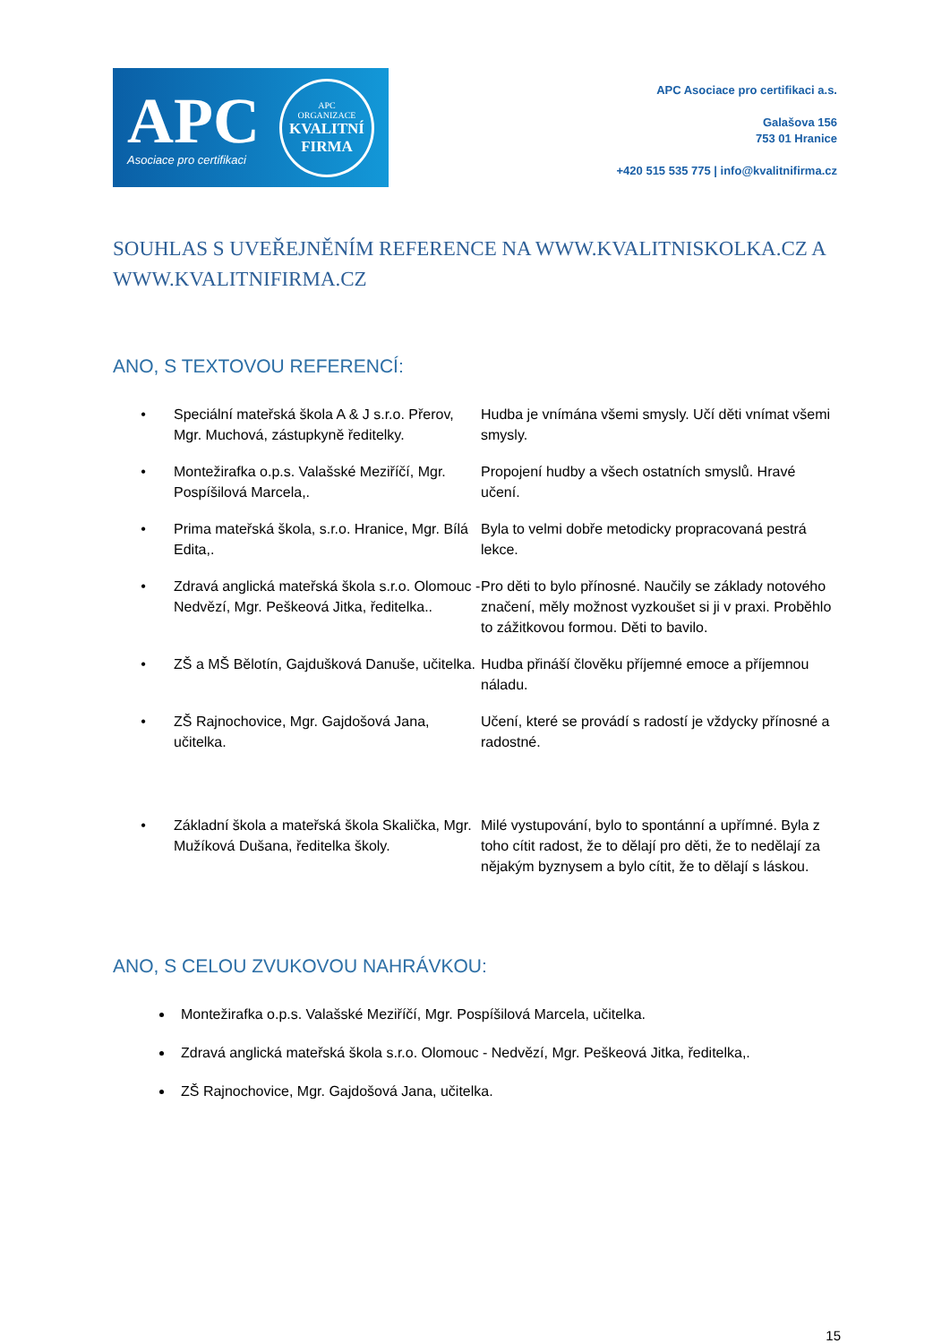APC
Asociace pro certifikaci
APC
ORGANIZACE
KVALITNÍ
FIRMA
APC Asociace pro certifikaci a.s.
Galašova 156
753 01 Hranice
+420 515 535 775 | info@kvalitnifirma.cz
SOUHLAS S UVEŘEJNĚNÍM REFERENCE NA WWW.KVALITNISKOLKA.CZ A WWW.KVALITNIFIRMA.CZ
ANO, S TEXTOVOU REFERENCÍ:
| • | Speciální mateřská škola A & J s.r.o. Přerov, Mgr. Muchová, zástupkyně ředitelky. | Hudba je vnímána všemi smysly. Učí děti vnímat všemi smysly. |
| • | Montežirafka o.p.s. Valašské Meziříčí, Mgr. Pospíšilová Marcela,. | Propojení hudby a všech ostatních smyslů. Hravé učení. |
| • | Prima mateřská škola, s.r.o. Hranice, Mgr. Bílá Edita,. | Byla to velmi dobře metodicky propracovaná pestrá lekce. |
| • | Zdravá anglická mateřská škola s.r.o. Olomouc - Nedvězí, Mgr. Peškeová Jitka, ředitelka.. | Pro děti to bylo přínosné. Naučily se základy notového značení, měly možnost vyzkoušet si ji v praxi. Proběhlo to zážitkovou formou. Děti to bavilo. |
| • | ZŠ a MŠ Bělotín, Gajdušková Danuše, učitelka. | Hudba přináší člověku příjemné emoce a příjemnou náladu. |
| • | ZŠ Rajnochovice, Mgr. Gajdošová Jana, učitelka. | Učení, které se provádí s radostí je vždycky přínosné a radostné. |
| • | Základní škola a mateřská škola Skalička, Mgr. Mužíková Dušana, ředitelka školy. | Milé vystupování, bylo to spontánní a upřímné. Byla z toho cítit radost, že to dělají pro děti, že to nedělají za nějakým byznysem a bylo cítit, že to dělají s láskou. |
ANO, S CELOU ZVUKOVOU NAHRÁVKOU:
Montežirafka o.p.s. Valašské Meziříčí, Mgr. Pospíšilová Marcela, učitelka.
Zdravá anglická mateřská škola s.r.o. Olomouc - Nedvězí, Mgr. Peškeová Jitka, ředitelka,.
ZŠ Rajnochovice, Mgr. Gajdošová Jana, učitelka.
15